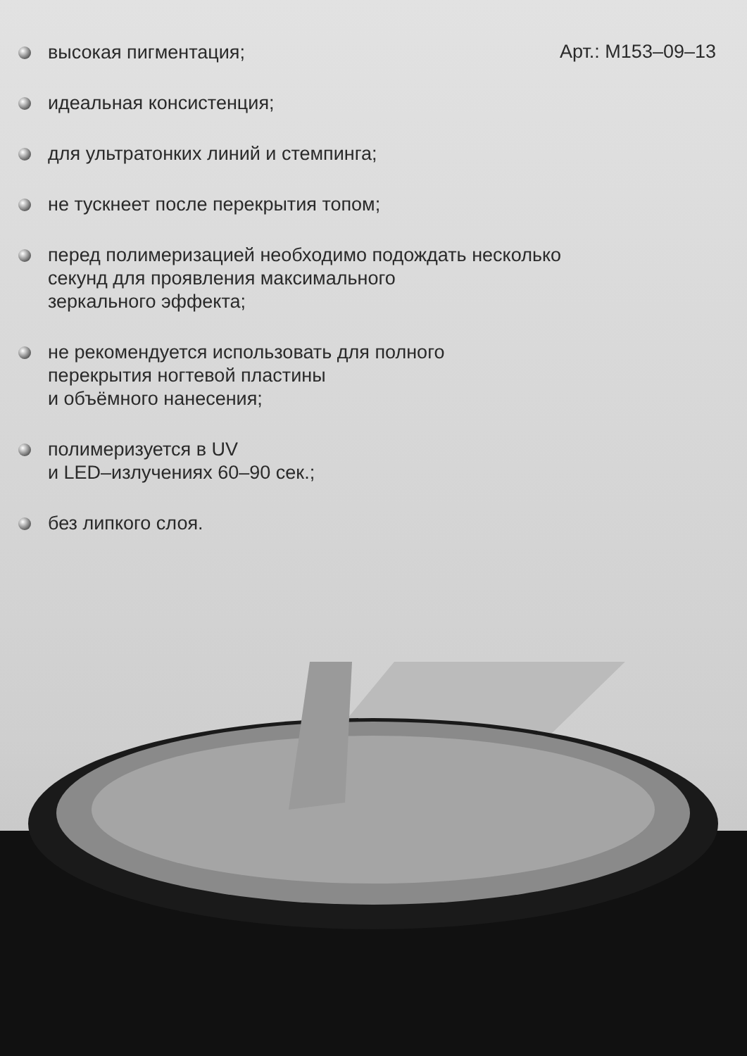Арт.: M153–09–13
высокая пигментация;
идеальная консистенция;
для ультратонких линий и стемпинга;
не тускнеет после перекрытия топом;
перед полимеризацией необходимо подождать несколько
секунд для проявления максимального
зеркального эффекта;
не рекомендуется использовать для полного
перекрытия ногтевой пластины
и объёмного нанесения;
полимеризуется в UV
и LED–излучениях 60–90 сек.;
без липкого слоя.